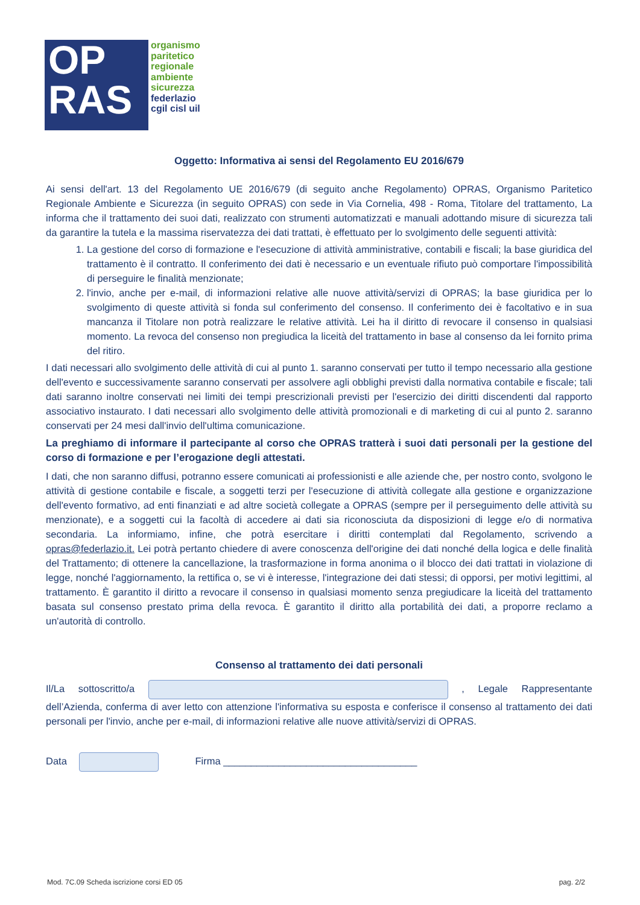OP
RAS
organismo
paritetico
regionale
ambiente
sicurezza
federlazio
cgil cisl uil
Oggetto: Informativa ai sensi del Regolamento EU 2016/679
Ai sensi dell'art. 13 del Regolamento UE 2016/679 (di seguito anche Regolamento) OPRAS, Organismo Paritetico Regionale Ambiente e Sicurezza (in seguito OPRAS) con sede in Via Cornelia, 498 - Roma, Titolare del trattamento, La informa che il trattamento dei suoi dati, realizzato con strumenti automatizzati e manuali adottando misure di sicurezza tali da garantire la tutela e la massima riservatezza dei dati trattati, è effettuato per lo svolgimento delle seguenti attività:
1. La gestione del corso di formazione e l'esecuzione di attività amministrative, contabili e fiscali; la base giuridica del trattamento è il contratto. Il conferimento dei dati è necessario e un eventuale rifiuto può comportare l'impossibilità di perseguire le finalità menzionate;
2. l'invio, anche per e-mail, di informazioni relative alle nuove attività/servizi di OPRAS; la base giuridica per lo svolgimento di queste attività si fonda sul conferimento del consenso. Il conferimento dei è facoltativo e in sua mancanza il Titolare non potrà realizzare le relative attività. Lei ha il diritto di revocare il consenso in qualsiasi momento. La revoca del consenso non pregiudica la liceità del trattamento in base al consenso da lei fornito prima del ritiro.
I dati necessari allo svolgimento delle attività di cui al punto 1. saranno conservati per tutto il tempo necessario alla gestione dell'evento e successivamente saranno conservati per assolvere agli obblighi previsti dalla normativa contabile e fiscale; tali dati saranno inoltre conservati nei limiti dei tempi prescrizionali previsti per l'esercizio dei diritti discendenti dal rapporto associativo instaurato. I dati necessari allo svolgimento delle attività promozionali e di marketing di cui al punto 2. saranno conservati per 24 mesi dall'invio dell'ultima comunicazione.
La preghiamo di informare il partecipante al corso che OPRAS tratterà i suoi dati personali per la gestione del corso di formazione e per l’erogazione degli attestati.
I dati, che non saranno diffusi, potranno essere comunicati ai professionisti e alle aziende che, per nostro conto, svolgono le attività di gestione contabile e fiscale, a soggetti terzi per l'esecuzione di attività collegate alla gestione e organizzazione dell'evento formativo, ad enti finanziati e ad altre società collegate a OPRAS (sempre per il perseguimento delle attività su menzionate), e a soggetti cui la facoltà di accedere ai dati sia riconosciuta da disposizioni di legge e/o di normativa secondaria. La informiamo, infine, che potrà esercitare i diritti contemplati dal Regolamento, scrivendo a opras@federlazio.it. Lei potrà pertanto chiedere di avere conoscenza dell'origine dei dati nonché della logica e delle finalità del Trattamento; di ottenere la cancellazione, la trasformazione in forma anonima o il blocco dei dati trattati in violazione di legge, nonché l'aggiornamento, la rettifica o, se vi è interesse, l'integrazione dei dati stessi; di opporsi, per motivi legittimi, al trattamento. È garantito il diritto a revocare il consenso in qualsiasi momento senza pregiudicare la liceità del trattamento basata sul consenso prestato prima della revoca. È garantito il diritto alla portabilità dei dati, a proporre reclamo a un'autorità di controllo.
Consenso al trattamento dei dati personali
Il/La sottoscritto/a , Legale Rappresentante dell’Azienda, conferma di aver letto con attenzione l'informativa su esposta e conferisce il consenso al trattamento dei dati personali per l'invio, anche per e-mail, di informazioni relative alle nuove attività/servizi di OPRAS.
Data Firma ___________________________________
Mod. 7C.09 Scheda iscrizione corsi ED 05 pag. 2/2